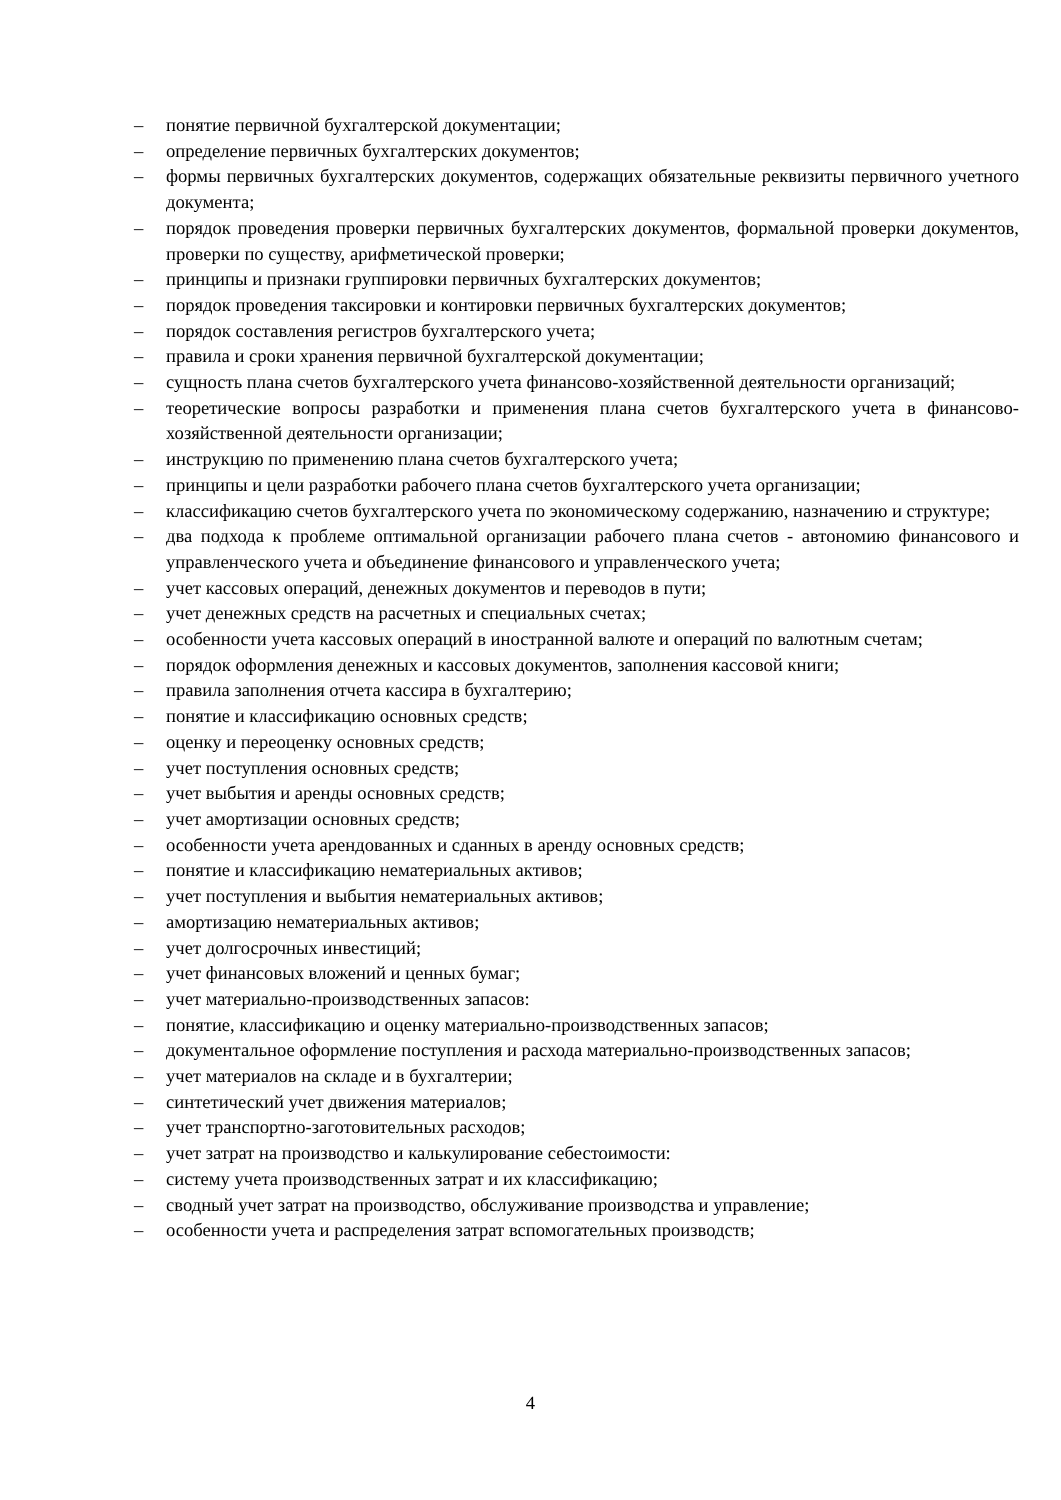– понятие первичной бухгалтерской документации;
– определение первичных бухгалтерских документов;
– формы первичных бухгалтерских документов, содержащих обязательные реквизиты первичного учетного документа;
– порядок проведения проверки первичных бухгалтерских документов, формальной проверки документов, проверки по существу, арифметической проверки;
– принципы и признаки группировки первичных бухгалтерских документов;
– порядок проведения таксировки и контировки первичных бухгалтерских документов;
– порядок составления регистров бухгалтерского учета;
– правила и сроки хранения первичной бухгалтерской документации;
– сущность плана счетов бухгалтерского учета финансово-хозяйственной деятельности организаций;
– теоретические вопросы разработки и применения плана счетов бухгалтерского учета в финансово-хозяйственной деятельности организации;
– инструкцию по применению плана счетов бухгалтерского учета;
– принципы и цели разработки рабочего плана счетов бухгалтерского учета организации;
– классификацию счетов бухгалтерского учета по экономическому содержанию, назначению и структуре;
– два подхода к проблеме оптимальной организации рабочего плана счетов - автономию финансового и управленческого учета и объединение финансового и управленческого учета;
– учет кассовых операций, денежных документов и переводов в пути;
– учет денежных средств на расчетных и специальных счетах;
– особенности учета кассовых операций в иностранной валюте и операций по валютным счетам;
– порядок оформления денежных и кассовых документов, заполнения кассовой книги;
– правила заполнения отчета кассира в бухгалтерию;
– понятие и классификацию основных средств;
– оценку и переоценку основных средств;
– учет поступления основных средств;
– учет выбытия и аренды основных средств;
– учет амортизации основных средств;
– особенности учета арендованных и сданных в аренду основных средств;
– понятие и классификацию нематериальных активов;
– учет поступления и выбытия нематериальных активов;
– амортизацию нематериальных активов;
– учет долгосрочных инвестиций;
– учет финансовых вложений и ценных бумаг;
– учет материально-производственных запасов:
– понятие, классификацию и оценку материально-производственных запасов;
– документальное оформление поступления и расхода материально-производственных запасов;
– учет материалов на складе и в бухгалтерии;
– синтетический учет движения материалов;
– учет транспортно-заготовительных расходов;
– учет затрат на производство и калькулирование себестоимости:
– систему учета производственных затрат и их классификацию;
– сводный учет затрат на производство, обслуживание производства и управление;
– особенности учета и распределения затрат вспомогательных производств;
4